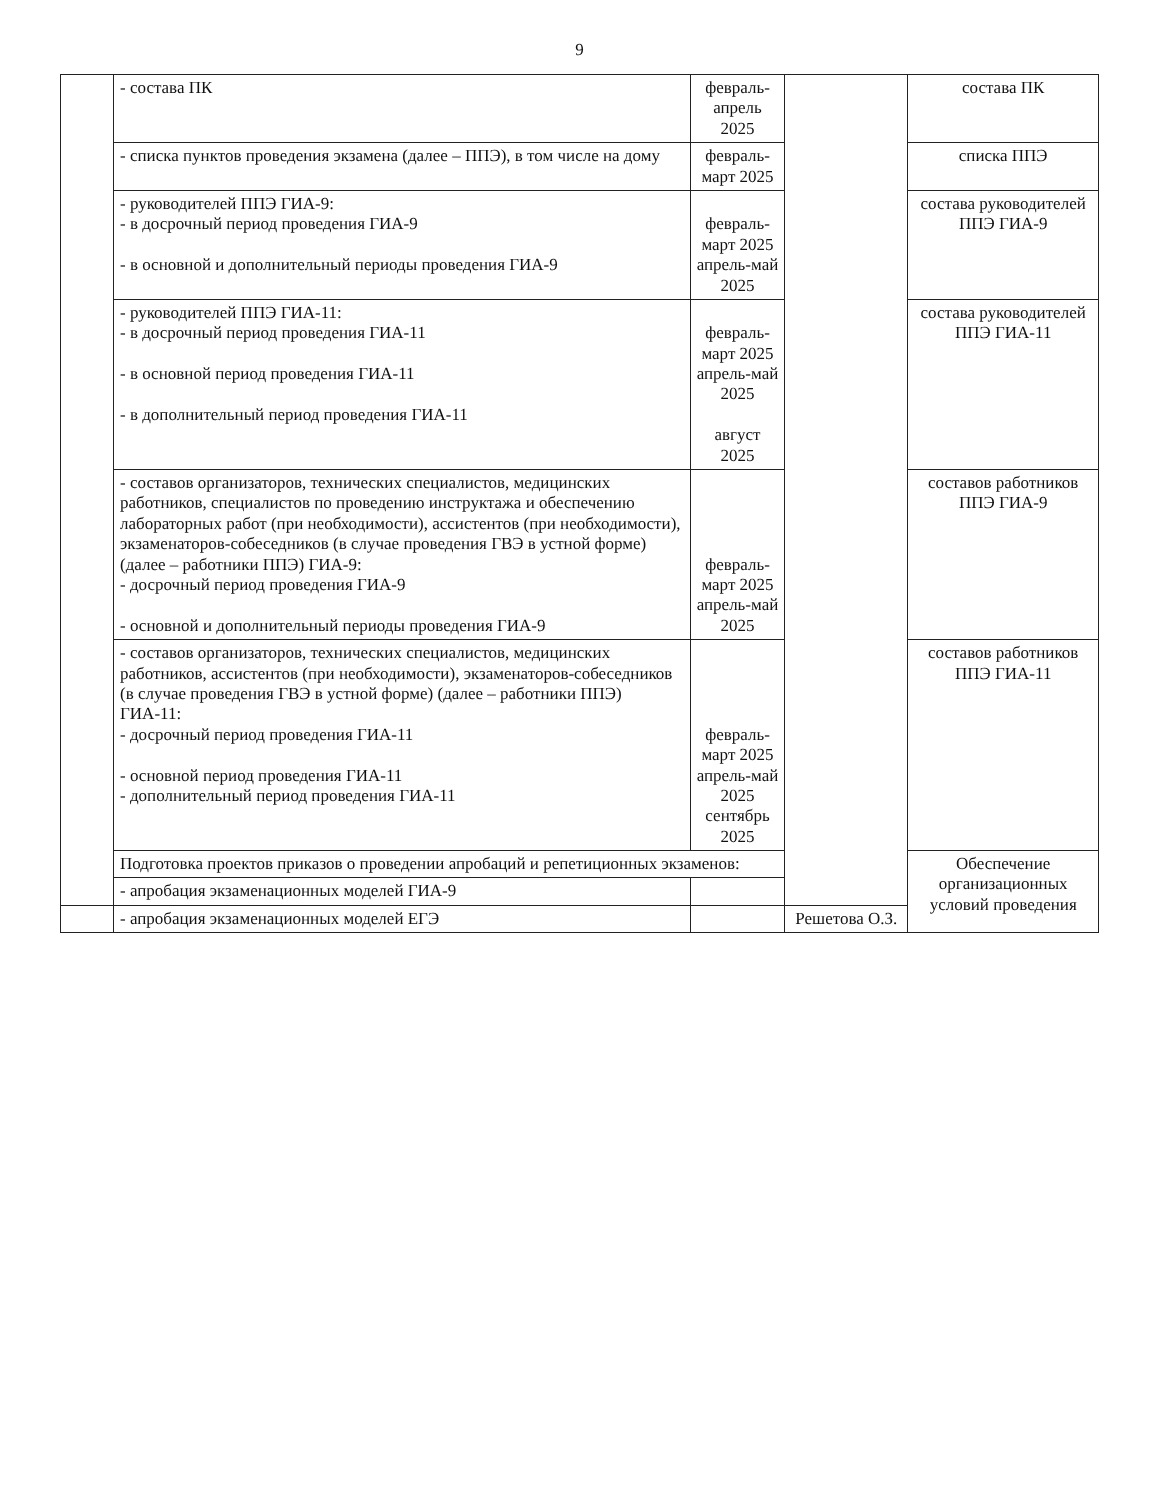9
| | - состава ПК | февраль-апрель 2025 | | состава ПК |
| | - списка пунктов проведения экзамена (далее – ППЭ), в том числе на дому | февраль-март 2025 | | списка ППЭ |
| | - руководителей ППЭ ГИА-9: - в досрочный период проведения ГИА-9 - в основной и дополнительный периоды проведения ГИА-9 | февраль- март 2025 апрель-май 2025 | | состава руководителей ППЭ ГИА-9 |
| | - руководителей ППЭ ГИА-11: - в досрочный период проведения ГИА-11 - в основной период проведения ГИА-11 - в дополнительный период проведения ГИА-11 | февраль- март 2025 апрель-май 2025 август 2025 | | состава руководителей ППЭ ГИА-11 |
| | - составов организаторов, технических специалистов, медицинских работников, специалистов по проведению инструктажа и обеспечению лабораторных работ (при необходимости), ассистентов (при необходимости), экзаменаторов-собеседников (в случае проведения ГВЭ в устной форме) (далее – работники ППЭ) ГИА-9: - досрочный период проведения ГИА-9 - основной и дополнительный периоды проведения ГИА-9 | февраль-март 2025 апрель-май 2025 | | составов работников ППЭ ГИА-9 |
| | - составов организаторов, технических специалистов, медицинских работников, ассистентов (при необходимости), экзаменаторов-собеседников (в случае проведения ГВЭ в устной форме) (далее – работники ППЭ) ГИА-11: - досрочный период проведения ГИА-11 - основной период проведения ГИА-11 - дополнительный период проведения ГИА-11 | февраль-март 2025 апрель-май 2025 сентябрь 2025 | | составов работников ППЭ ГИА-11 |
| | Подготовка проектов приказов о проведении апробаций и репетиционных экзаменов: | | | Обеспечение организационных условий проведения |
| | - апробация экзаменационных моделей ГИА-9 | | | |
| | - апробация экзаменационных моделей ЕГЭ | | Решетова О.З. | |